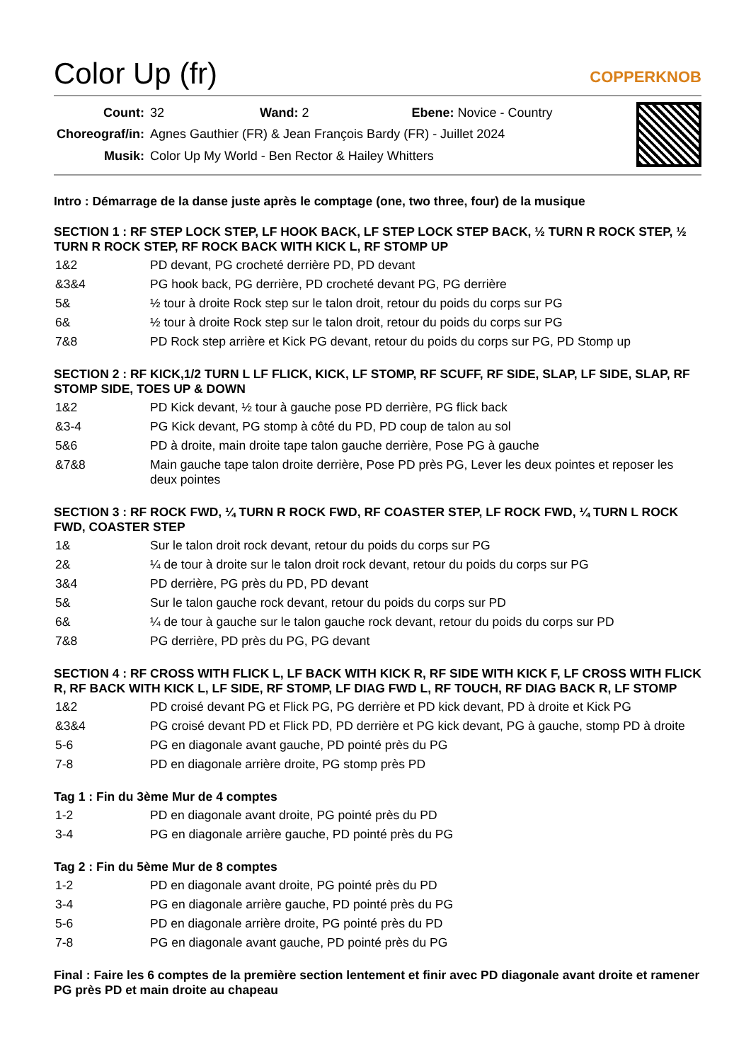Color Up (fr)
COPPERKNOB
| Count: | 32 Wand: 2 Ebene: Novice - Country |
| Choreograf/in: | Agnes Gauthier (FR) & Jean François Bardy (FR) - Juillet 2024 |
| Musik: | Color Up My World - Ben Rector & Hailey Whitters |
Intro : Démarrage de la danse juste après le comptage (one, two three, four) de la musique
SECTION 1 : RF STEP LOCK STEP, LF HOOK BACK, LF STEP LOCK STEP BACK, ½ TURN R ROCK STEP, ½ TURN R ROCK STEP, RF ROCK BACK WITH KICK L, RF STOMP UP
| 1&2 | PD devant, PG crocheté derrière PD, PD devant |
| &3&4 | PG hook back, PG derrière, PD crocheté devant PG, PG derrière |
| 5& | ½ tour à droite Rock step sur le talon droit, retour du poids du corps sur PG |
| 6& | ½ tour à droite Rock step sur le talon droit, retour du poids du corps sur PG |
| 7&8 | PD Rock step arrière et Kick PG devant, retour du poids du corps sur PG, PD Stomp up |
SECTION 2 : RF KICK,1/2 TURN L LF FLICK, KICK, LF STOMP, RF SCUFF, RF SIDE, SLAP, LF SIDE, SLAP, RF STOMP SIDE, TOES UP & DOWN
| 1&2 | PD Kick devant, ½ tour à gauche pose PD derrière, PG flick back |
| &3-4 | PG Kick devant, PG stomp à côté du PD, PD coup de talon au sol |
| 5&6 | PD à droite, main droite tape talon gauche derrière, Pose PG à gauche |
| &7&8 | Main gauche tape talon droite derrière, Pose PD près PG, Lever les deux pointes et reposer les deux pointes |
SECTION 3 : RF ROCK FWD, ¼ TURN R ROCK FWD, RF COASTER STEP, LF ROCK FWD, ¼ TURN L ROCK FWD, COASTER STEP
| 1& | Sur le talon droit rock devant, retour du poids du corps sur PG |
| 2& | ¼ de tour à droite sur le talon droit rock devant, retour du poids du corps sur PG |
| 3&4 | PD derrière, PG près du PD, PD devant |
| 5& | Sur le talon gauche rock devant, retour du poids du corps sur PD |
| 6& | ¼ de tour à gauche sur le talon gauche rock devant, retour du poids du corps sur PD |
| 7&8 | PG derrière, PD près du PG, PG devant |
SECTION 4 : RF CROSS WITH FLICK L, LF BACK WITH KICK R, RF SIDE WITH KICK F, LF CROSS WITH FLICK R, RF BACK WITH KICK L, LF SIDE, RF STOMP, LF DIAG FWD L, RF TOUCH, RF DIAG BACK R, LF STOMP
| 1&2 | PD croisé devant PG et Flick PG, PG derrière et PD kick devant, PD à droite et Kick PG |
| &3&4 | PG croisé devant PD et Flick PD, PD derrière et PG kick devant, PG à gauche, stomp PD à droite |
| 5-6 | PG en diagonale avant gauche, PD pointé près du PG |
| 7-8 | PD en diagonale arrière droite, PG stomp près PD |
Tag 1 : Fin du 3ème Mur de 4 comptes
| 1-2 | PD en diagonale avant droite, PG pointé près du PD |
| 3-4 | PG en diagonale arrière gauche, PD pointé près du PG |
Tag 2 : Fin du 5ème Mur de 8 comptes
| 1-2 | PD en diagonale avant droite, PG pointé près du PD |
| 3-4 | PG en diagonale arrière gauche, PD pointé près du PG |
| 5-6 | PD en diagonale arrière droite, PG pointé près du PD |
| 7-8 | PG en diagonale avant gauche, PD pointé près du PG |
Final : Faire les 6 comptes de la première section lentement et finir avec PD diagonale avant droite et ramener PG près PD et main droite au chapeau